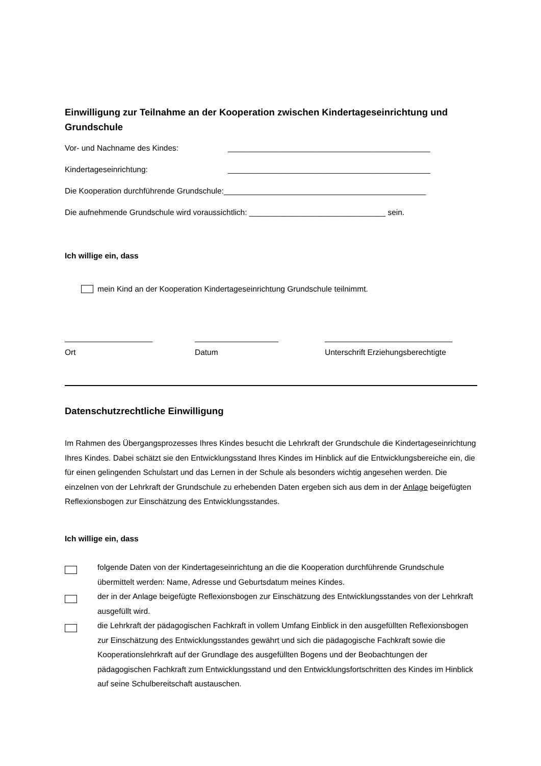Einwilligung zur Teilnahme an der Kooperation zwischen Kindertageseinrichtung und Grundschule
Vor- und Nachname des Kindes: ______________________________________________
Kindertageseinrichtung: ______________________________________________
Die Kooperation durchführende Grundschule:______________________________________________
Die aufnehmende Grundschule wird voraussichtlich: _______________________________ sein.
Ich willige ein, dass
mein Kind an der Kooperation Kindertageseinrichtung Grundschule teilnimmt.
____________________
Ort
___________________
Datum
_____________________________
Unterschrift Erziehungsberechtigte
Datenschutzrechtliche Einwilligung
Im Rahmen des Übergangsprozesses Ihres Kindes besucht die Lehrkraft der Grundschule die Kinder­tageseinrichtung Ihres Kindes. Dabei schätzt sie den Entwicklungsstand Ihres Kindes im Hinblick auf die Entwicklungsbereiche ein, die für einen gelingenden Schulstart und das Lernen in der Schule als besonders wichtig angesehen werden. Die einzelnen von der Lehrkraft der Grundschule zu erheben­den Daten ergeben sich aus dem in der Anlage beigefügten Reflexionsbogen zur Einschätzung des Entwicklungsstandes.
Ich willige ein, dass
folgende Daten von der Kindertageseinrichtung an die die Kooperation durchführende Grund­schule übermittelt werden: Name, Adresse und Geburtsdatum meines Kindes.
der in der Anlage beigefügte Reflexionsbogen zur Einschätzung des Entwicklungsstandes von der Lehrkraft ausgefüllt wird.
die Lehrkraft der pädagogischen Fachkraft in vollem Umfang Einblick in den ausgefüllten Refle­xionsbogen zur Einschätzung des Entwicklungsstandes gewährt und sich die pädagogische Fachkraft sowie die Kooperationslehrkraft auf der Grundlage des ausgefüllten Bogens und der Beobachtungen der pädagogischen Fachkraft zum Entwicklungsstand und den Entwicklungs­fortschritten des Kindes im Hinblick auf seine Schulbereitschaft austauschen.